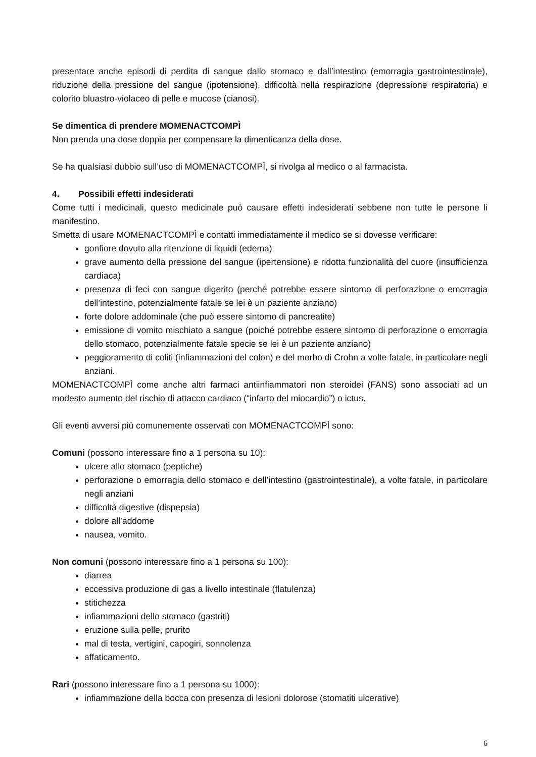presentare anche episodi di perdita di sangue dallo stomaco e dall’intestino (emorragia gastrointestinale), riduzione della pressione del sangue (ipotensione), difficoltà nella respirazione (depressione respiratoria) e colorito bluastro-violaceo di pelle e mucose (cianosi).
Se dimentica di prendere MOMENACTCOMPÌ
Non prenda una dose doppia per compensare la dimenticanza della dose.
Se ha qualsiasi dubbio sull’uso di MOMENACTCOMPÌ, si rivolga al medico o al farmacista.
4. Possibili effetti indesiderati
Come tutti i medicinali, questo medicinale può causare effetti indesiderati sebbene non tutte le persone li manifestino.
Smetta di usare MOMENACTCOMPÌ e contatti immediatamente il medico se si dovesse verificare:
gonfiore dovuto alla ritenzione di liquidi (edema)
grave aumento della pressione del sangue (ipertensione) e ridotta funzionalità del cuore (insufficienza cardiaca)
presenza di feci con sangue digerito (perché potrebbe essere sintomo di perforazione o emorragia dell’intestino, potenzialmente fatale se lei è un paziente anziano)
forte dolore addominale (che può essere sintomo di pancreatite)
emissione di vomito mischiato a sangue (poiché potrebbe essere sintomo di perforazione o emorragia dello stomaco, potenzialmente fatale specie se lei è un paziente anziano)
peggioramento di coliti (infiammazioni del colon) e del morbo di Crohn a volte fatale, in particolare negli anziani.
MOMENACTCOMPÌ come anche altri farmaci antiinfiammatori non steroidei (FANS) sono associati ad un modesto aumento del rischio di attacco cardiaco (“infarto del miocardio”) o ictus.
Gli eventi avversi più comunemente osservati con MOMENACTCOMPÌ sono:
Comuni (possono interessare fino a 1 persona su 10):
ulcere allo stomaco (peptiche)
perforazione o emorragia dello stomaco e dell’intestino (gastrointestinale), a volte fatale, in particolare negli anziani
difficoltà digestive (dispepsia)
dolore all’addome
nausea, vomito.
Non comuni (possono interessare fino a 1 persona su 100):
diarrea
eccessiva produzione di gas a livello intestinale (flatulenza)
stitichezza
infiammazioni dello stomaco (gastriti)
eruzione sulla pelle, prurito
mal di testa, vertigini, capogiri, sonnolenza
affaticamento.
Rari (possono interessare fino a 1 persona su 1000):
infiammazione della bocca con presenza di lesioni dolorose (stomatiti ulcerative)
6